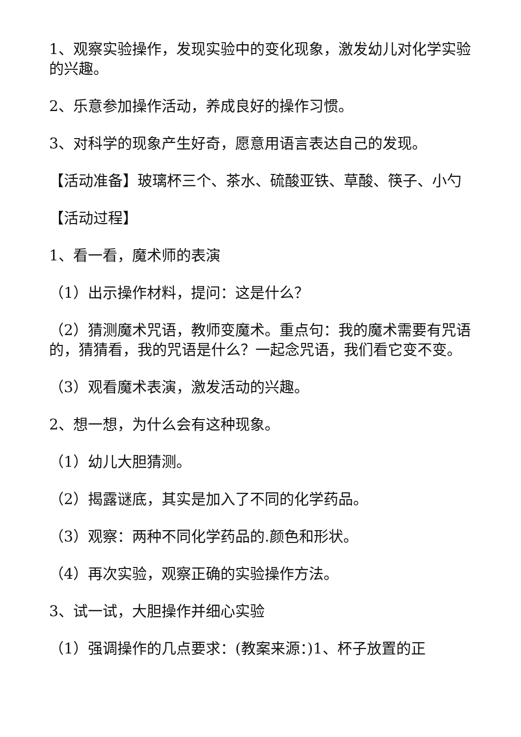1、观察实验操作，发现实验中的变化现象，激发幼儿对化学实验的兴趣。
2、乐意参加操作活动，养成良好的操作习惯。
3、对科学的现象产生好奇，愿意用语言表达自己的发现。
【活动准备】玻璃杯三个、茶水、硫酸亚铁、草酸、筷子、小勺
【活动过程】
1、看一看，魔术师的表演
（1）出示操作材料，提问：这是什么？
（2）猜测魔术咒语，教师变魔术。重点句：我的魔术需要有咒语的，猜猜看，我的咒语是什么？一起念咒语，我们看它变不变。
（3）观看魔术表演，激发活动的兴趣。
2、想一想，为什么会有这种现象。
（1）幼儿大胆猜测。
（2）揭露谜底，其实是加入了不同的化学药品。
（3）观察：两种不同化学药品的.颜色和形状。
（4）再次实验，观察正确的实验操作方法。
3、试一试，大胆操作并细心实验
（1）强调操作的几点要求：(教案来源：)1、杯子放置的正